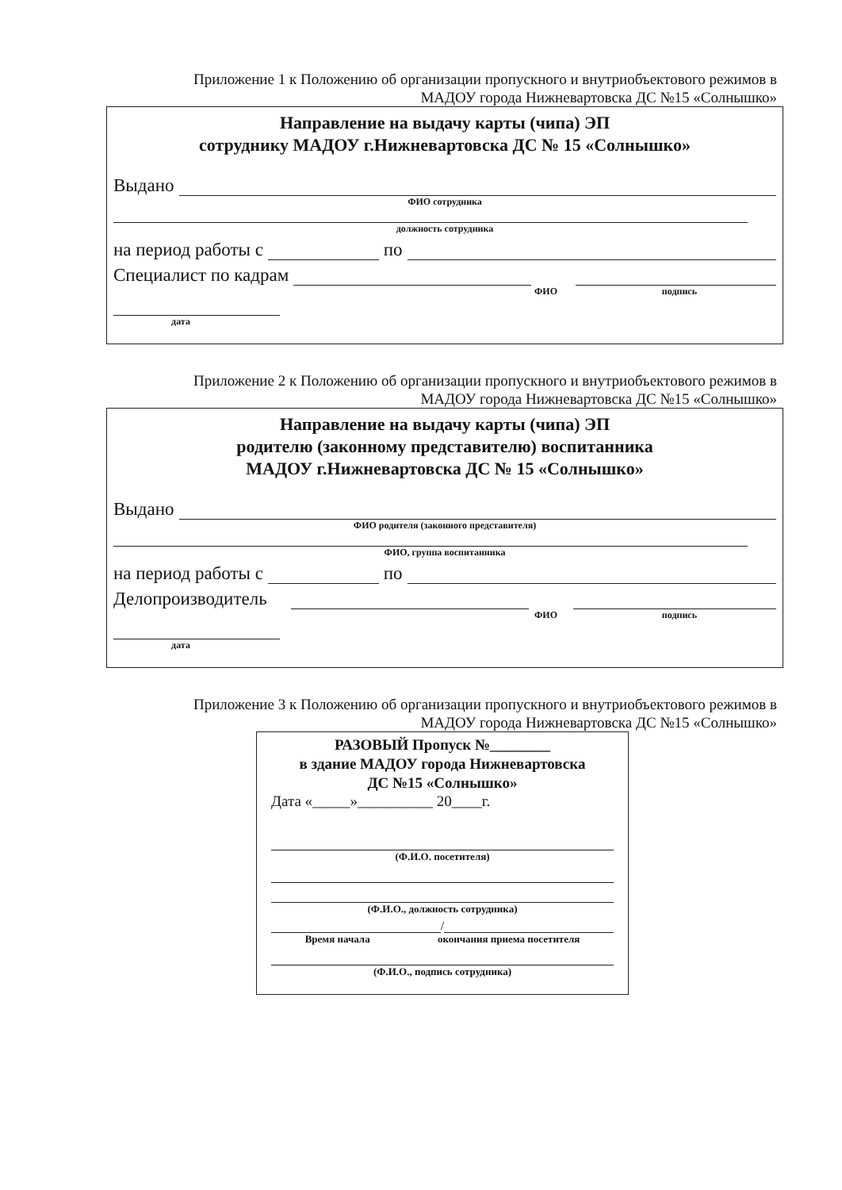Приложение 1 к Положению об организации пропускного и внутриобъектового режимов в МАДОУ города Нижневартовска ДС №15 «Солнышко»
Направление на выдачу карты (чипа) ЭП
сотруднику МАДОУ г.Нижневартовска ДС № 15 «Солнышко»
Выдано
ФИО сотрудника
должность сотрудника
на период работы с по
Специалист по кадрам
ФИО подпись
дата
Приложение 2 к Положению об организации пропускного и внутриобъектового режимов в МАДОУ города Нижневартовска ДС №15 «Солнышко»
Направление на выдачу карты (чипа) ЭП
родителю (законному представителю) воспитанника
МАДОУ г.Нижневартовска ДС № 15 «Солнышко»
Выдано
ФИО родителя (законного представителя)
ФИО, группа воспитанника
на период работы с по
Делопроизводитель
ФИО подпись
дата
Приложение 3 к Положению об организации пропускного и внутриобъектового режимов в МАДОУ города Нижневартовска ДС №15 «Солнышко»
РАЗОВЫЙ Пропуск №________
в здание МАДОУ города Нижневартовска
ДС №15 «Солнышко»
Дата «_____»__________ 20____г.
(Ф.И.О. посетителя)
(Ф.И.О., должность сотрудника)
/
Время начала окончания приема посетителя
(Ф.И.О., подпись сотрудника)